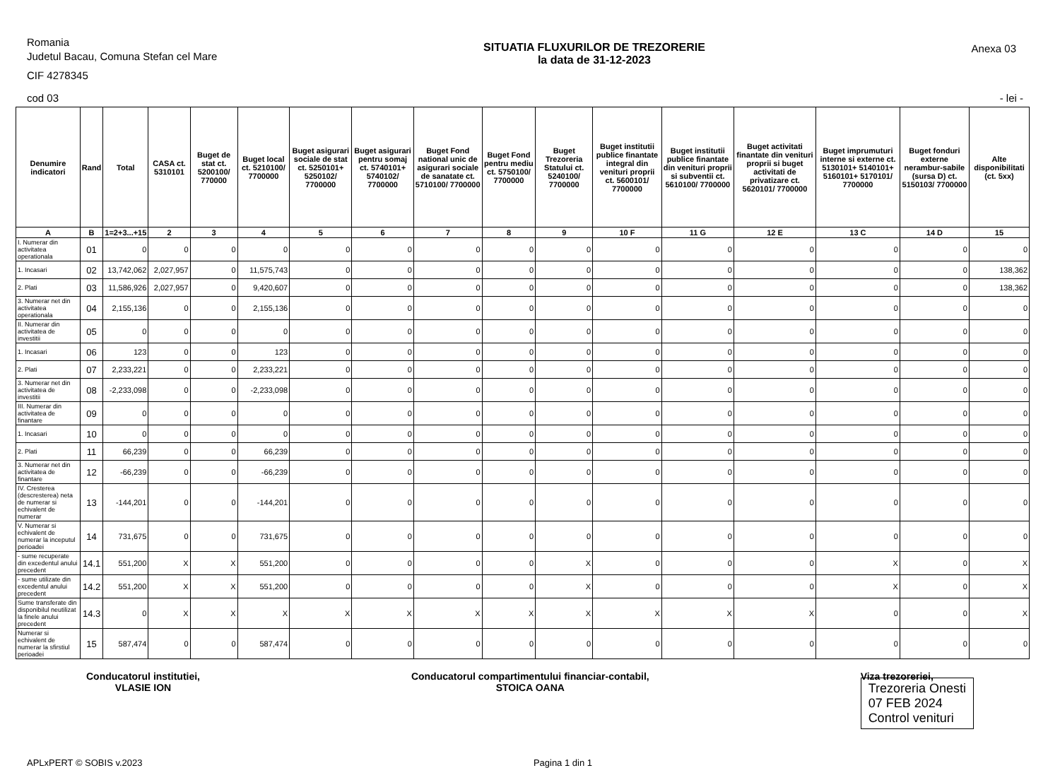Romania
Judetul Bacau, Comuna Stefan cel Mare
CIF 4278345
SITUATIA FLUXURILOR DE TREZORERIE
la data de 31-12-2023
Anexa 03
cod 03 - lei -
| Denumire indicatori | Rand | Total | CASA ct. 5310101 | Buget de stat ct. 5200100/ 770000 | Buget local ct. 5210100/ 7700000 | Buget asigurari sociale de stat ct. 5250101+ 5250102/ 7700000 | Buget asigurari pentru somaj ct. 5740101+ 5740102/ 7700000 | Buget Fond national unic de asigurari sociale de sanatate ct. 5710100/ 7700000 | Buget Fond pentru mediu ct. 5750100/ 7700000 | Buget Trezoreria Statului ct. 5240100/ 7700000 | Buget institutii publice finantate integral din venituri proprii ct. 5600101/ 7700000 | Buget institutii publice finantate din venituri proprii si subventii ct. 5610100/ 7700000 | Buget activitati finantate din venituri proprii si buget activitati de privatizare ct. 5620101/ 7700000 | Buget imprumuturi interne si externe ct. 5130101+ 5140101+ 5160101+ 5170101/ 7700000 | Buget fonduri externe nerambur-sabile (sursa D) ct. 5150103/ 7700000 | Alte disponibilitati (ct. 5xx) |
| --- | --- | --- | --- | --- | --- | --- | --- | --- | --- | --- | --- | --- | --- | --- | --- | --- |
| A | B | 1=2+3...+15 | 2 | 3 | 4 | 5 | 6 | 7 | 8 | 9 | 10 F | 11 G | 12 E | 13 C | 14 D | 15 |
| I. Numerar din activitatea operationala | 01 | 0 | 0 | 0 | 0 | 0 | 0 | 0 | 0 | 0 | 0 | 0 | 0 | 0 | 0 | 0 |
| 1. Incasari | 02 | 13,742,062 | 2,027,957 | 0 | 11,575,743 | 0 | 0 | 0 | 0 | 0 | 0 | 0 | 0 | 0 | 0 | 138,362 |
| 2. Plati | 03 | 11,586,926 | 2,027,957 | 0 | 9,420,607 | 0 | 0 | 0 | 0 | 0 | 0 | 0 | 0 | 0 | 0 | 138,362 |
| 3. Numerar net din activitatea operationala | 04 | 2,155,136 | 0 | 0 | 2,155,136 | 0 | 0 | 0 | 0 | 0 | 0 | 0 | 0 | 0 | 0 | 0 |
| II. Numerar din activitatea de investitii | 05 | 0 | 0 | 0 | 0 | 0 | 0 | 0 | 0 | 0 | 0 | 0 | 0 | 0 | 0 | 0 |
| 1. Incasari | 06 | 123 | 0 | 0 | 123 | 0 | 0 | 0 | 0 | 0 | 0 | 0 | 0 | 0 | 0 | 0 |
| 2. Plati | 07 | 2,233,221 | 0 | 0 | 2,233,221 | 0 | 0 | 0 | 0 | 0 | 0 | 0 | 0 | 0 | 0 | 0 |
| 3. Numerar net din activitatea de investitii | 08 | -2,233,098 | 0 | 0 | -2,233,098 | 0 | 0 | 0 | 0 | 0 | 0 | 0 | 0 | 0 | 0 | 0 |
| III. Numerar din activitatea de finantare | 09 | 0 | 0 | 0 | 0 | 0 | 0 | 0 | 0 | 0 | 0 | 0 | 0 | 0 | 0 | 0 |
| 1. Incasari | 10 | 0 | 0 | 0 | 0 | 0 | 0 | 0 | 0 | 0 | 0 | 0 | 0 | 0 | 0 | 0 |
| 2. Plati | 11 | 66,239 | 0 | 0 | 66,239 | 0 | 0 | 0 | 0 | 0 | 0 | 0 | 0 | 0 | 0 | 0 |
| 3. Numerar net din activitatea de finantare | 12 | -66,239 | 0 | 0 | -66,239 | 0 | 0 | 0 | 0 | 0 | 0 | 0 | 0 | 0 | 0 | 0 |
| IV. Cresterea (descresterea) neta de numerar si echivalent de numerar | 13 | -144,201 | 0 | 0 | -144,201 | 0 | 0 | 0 | 0 | 0 | 0 | 0 | 0 | 0 | 0 | 0 |
| V. Numerar si echivalent de numerar la inceputul perioadei | 14 | 731,675 | 0 | 0 | 731,675 | 0 | 0 | 0 | 0 | 0 | 0 | 0 | 0 | 0 | 0 | 0 |
| - sume recuperate din excedentul anului precedent | 14.1 | 551,200 | X | X | 551,200 | 0 | 0 | 0 | 0 | X | 0 | 0 | 0 | X | 0 | X |
| - sume utilizate din excedentul anului precedent | 14.2 | 551,200 | X | X | 551,200 | 0 | 0 | 0 | 0 | X | 0 | 0 | 0 | X | 0 | X |
| Sume transferate din disponibilul neutilizat la finele anului precedent | 14.3 | 0 | X | X | X | X | X | X | X | X | X | X | X | 0 | 0 | X |
| Numerar si echivalent de numerar la sfirstiul perioadei | 15 | 587,474 | 0 | 0 | 587,474 | 0 | 0 | 0 | 0 | 0 | 0 | 0 | 0 | 0 | 0 | 0 |
Conducatorul institutiei,
VLASIE ION
Conducatorul compartimentului financiar-contabil,
STOICA OANA
Viza trezoreriei,
Trezoreria Onesti
07 FEB 2024
Control venituri
APLxPERT © SOBIS v.2023 Pagina 1 din 1